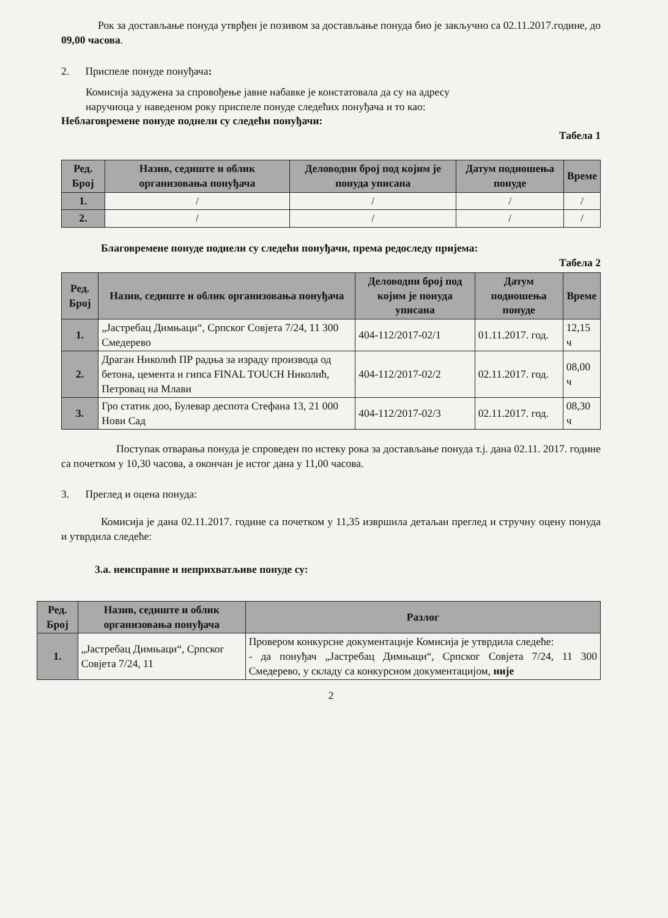Рок за достављање понуда утврђен је позивом за достављање понуда био је закључно са 02.11.2017.године, до 09,00 часова.
2. Приспеле понуде понуђача:
Комисија задужена за спровођење јавне набавке је констатовала да су на адресу
наручиоца у наведеном року приспеле понуде следећих понуђача и то као:
Неблаговремене понуде поднели су следећи понуђачи:
Табела 1
| Ред. Број | Назив, седиште и облик организовања понуђача | Деловодни број под којим је понуда уписана | Датум подношења понуде | Време |
| --- | --- | --- | --- | --- |
| 1. | / | / | / | / |
| 2. | / | / | / | / |
Благовремене понуде поднели су следећи понуђачи, према редоследу пријема:
Табела 2
| Ред. Број | Назив, седиште и облик организовања понуђача | Деловодни број под којим је понуда уписана | Датум подношења понуде | Време |
| --- | --- | --- | --- | --- |
| 1. | „Јастребац Димњаци“, Српског Совјета 7/24, 11 300 Смедерево | 404-112/2017-02/1 | 01.11.2017. год. | 12,15 ч |
| 2. | Драган Николић ПР радња за израду производа од бетона, цемента и гипса FINAL TOUCH Николић, Петровац на Млави | 404-112/2017-02/2 | 02.11.2017. год. | 08,00 ч |
| 3. | Гро статик доо, Булевар деспота Стефана 13, 21 000 Нови Сад | 404-112/2017-02/3 | 02.11.2017. год. | 08,30 ч |
Поступак отварања понуда је спроведен по истеку рока за достављање понуда т.ј. дана 02.11. 2017. године са почетком у 10,30 часова, а окончан је истог дана у 11,00 часова.
3. Преглед и оцена понуда:
Комисија је дана 02.11.2017. године са почетком у 11,35 извршила детаљан преглед и стручну оцену понуда и утврдила следеће:
3.а. неисправне и неприхватљиве понуде су:
| Ред. Број | Назив, седиште и облик организовања понуђача | Разлог |
| --- | --- | --- |
| 1. | „Јастребац Димњаци“, Српског Совјета 7/24, 11 | Провером конкурсне документације Комисија је утврдила следеће: - да понуђач „Јастребац Димњаци“, Српског Совјета 7/24, 11 300 Смедерево, у складу са конкурсном документацијом, није |
2